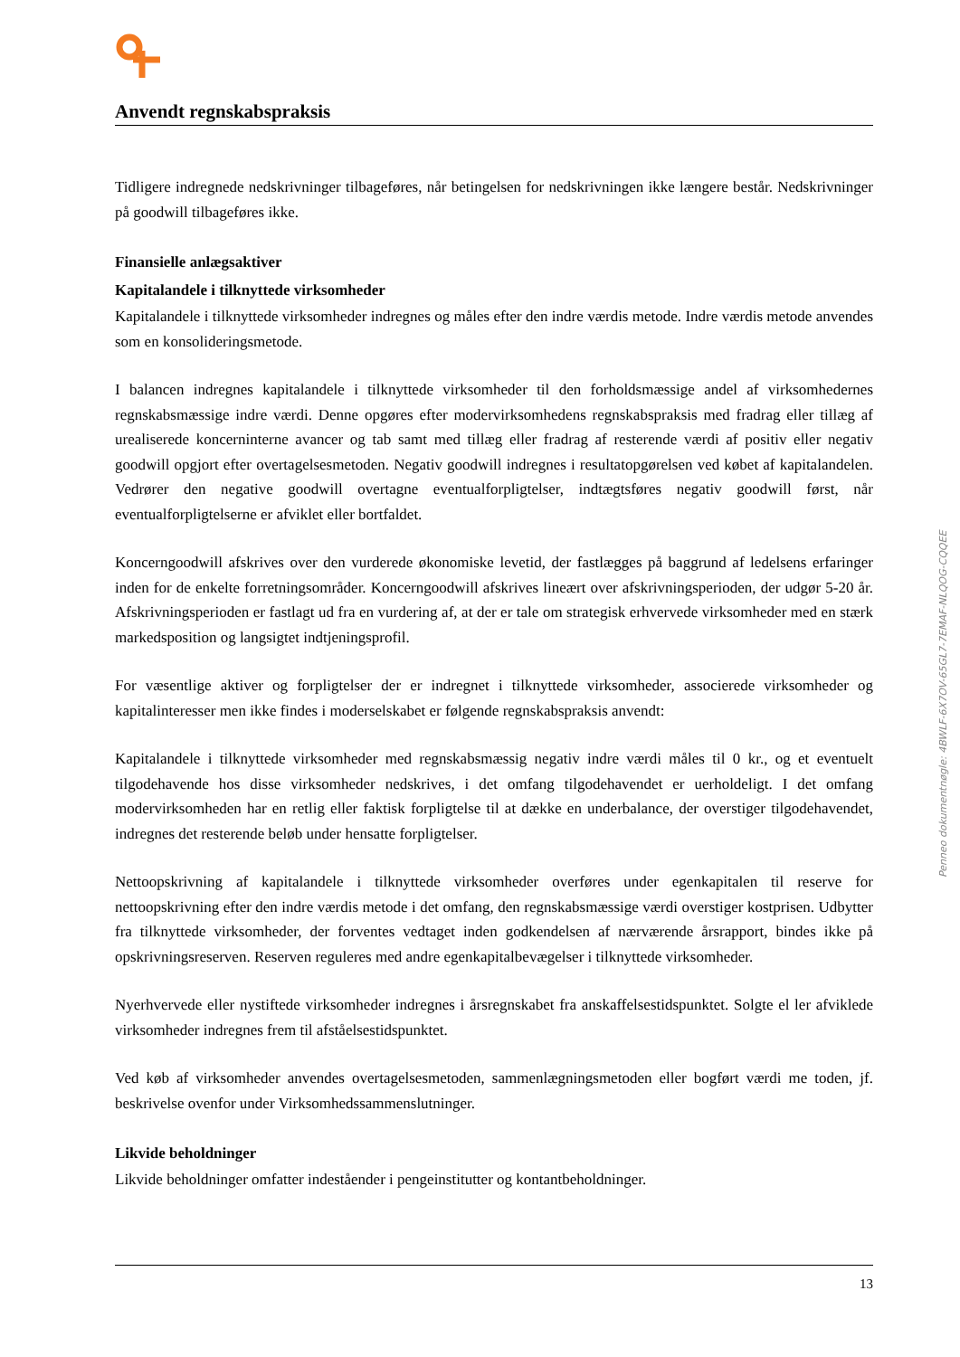Anvendt regnskabspraksis
Tidligere indregnede nedskrivninger tilbageføres, når betingelsen for nedskrivningen ikke længere består. Nedskrivninger på goodwill tilbageføres ikke.
Finansielle anlægsaktiver
Kapitalandele i tilknyttede virksomheder
Kapitalandele i tilknyttede virksomheder indregnes og måles efter den indre værdis metode. Indre værdis metode anvendes som en konsolideringsmetode.
I balancen indregnes kapitalandele i tilknyttede virksomheder til den forholdsmæssige andel af virksomhedernes regnskabsmæssige indre værdi. Denne opgøres efter modervirksomhedens regnskabspraksis med fradrag eller tillæg af urealiserede koncerninterne avancer og tab samt med tillæg eller fradrag af resterende værdi af positiv eller negativ goodwill opgjort efter overtagelsesmetoden. Negativ goodwill indregnes i resultatopgørelsen ved købet af kapitalandelen. Vedrører den negative goodwill overtagne eventualforpligtelser, indtægtsføres negativ goodwill først, når eventualforpligtelserne er afviklet eller bortfaldet.
Koncerngoodwill afskrives over den vurderede økonomiske levetid, der fastlægges på baggrund af ledelsens erfaringer inden for de enkelte forretningsområder. Koncerngoodwill afskrives lineært over afskrivningsperioden, der udgør 5-20 år. Afskrivningsperioden er fastlagt ud fra en vurdering af, at der er tale om strategisk erhvervede virksomheder med en stærk markedsposition og langsigtet indtjeningsprofil.
For væsentlige aktiver og forpligtelser der er indregnet i tilknyttede virksomheder, associerede virksomheder og kapitalinteresser men ikke findes i moderselskabet er følgende regnskabspraksis anvendt:
Kapitalandele i tilknyttede virksomheder med regnskabsmæssig negativ indre værdi måles til 0 kr., og et eventuelt tilgodehavende hos disse virksomheder nedskrives, i det omfang tilgodehavendet er uerholdeligt. I det omfang modervirksomheden har en retlig eller faktisk forpligtelse til at dække en underbalance, der overstiger tilgodehavendet, indregnes det resterende beløb under hensatte forpligtelser.
Nettoopskrivning af kapitalandele i tilknyttede virksomheder overføres under egenkapitalen til reserve for nettoopskrivning efter den indre værdis metode i det omfang, den regnskabsmæssige værdi overstiger kostprisen. Udbytter fra tilknyttede virksomheder, der forventes vedtaget inden godkendelsen af nærværende årsrapport, bindes ikke på opskrivningsreserven. Reserven reguleres med andre egenkapitalbevægelser i tilknyttede virksomheder.
Nyerhvervede eller nystiftede virksomheder indregnes i årsregnskabet fra anskaffelsestidspunktet. Solgte el ler afviklede virksomheder indregnes frem til afståelsestidspunktet.
Ved køb af virksomheder anvendes overtagelsesmetoden, sammenlægningsmetoden eller bogført værdi me toden, jf. beskrivelse ovenfor under Virksomhedssammenslutninger.
Likvide beholdninger
Likvide beholdninger omfatter indeståender i pengeinstitutter og kontantbeholdninger.
13
Penneo dokumentnøgle: 4BWLF-6X7OV-65GL7-7EMAF-NLQOG-CQQEE